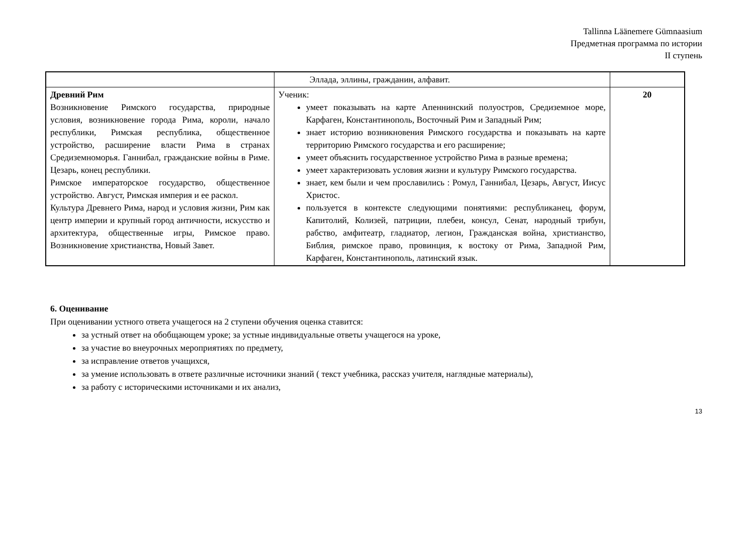Tallinna Läänemere Gümnaasium
Предметная программа по истории
II ступень
| | Эллада, эллины, гражданин, алфавит. | |
| Древний Рим Возникновение Римского государства, природные условия, возникновение города Рима, короли, начало республики, Римская республика, общественное устройство, расширение власти Рима в странах Средиземноморья. Ганнибал, гражданские войны в Риме. Цезарь, конец республики. Римское императорское государство, общественное устройство. Август, Римская империя и ее раскол. Культура Древнего Рима, народ и условия жизни, Рим как центр империи и крупный город античности, искусство и архитектура, общественные игры, Римское право. Возникновение христианства, Новый Завет. | Ученик: умеет показывать на карте Апеннинский полуостров, Средиземное море, Карфаген, Константинополь, Восточный Рим и Западный Рим; знает историю возникновения Римского государства и показывать на карте территорию Римского государства и его расширение; умеет объяснить государственное устройство Рима в разные времена; умеет характеризовать условия жизни и культуру Римского государства. знает, кем были и чем прославились : Ромул, Ганнибал, Цезарь, Август, Иисус Христос. пользуется в контексте следующими понятиями: республиканец, форум, Капитолий, Колизей, патриции, плебеи, консул, Сенат, народный трибун, рабство, амфитеатр, гладиатор, легион, Гражданская война, христианство, Библия, римское право, провинция, к востоку от Рима, Западной Рим, Карфаген, Константинополь, латинский язык. | 20 |
6. Оценивание
При оценивании устного ответа учащегося на 2 ступени обучения оценка ставится:
за устный ответ на обобщающем уроке; за устные индивидуальные ответы учащегося на уроке,
за участие во внеурочных мероприятиях по предмету,
за исправление ответов учащихся,
за умение использовать в ответе различные источники знаний ( текст учебника, рассказ учителя, наглядные материалы),
за работу с историческими источниками и их анализ,
13